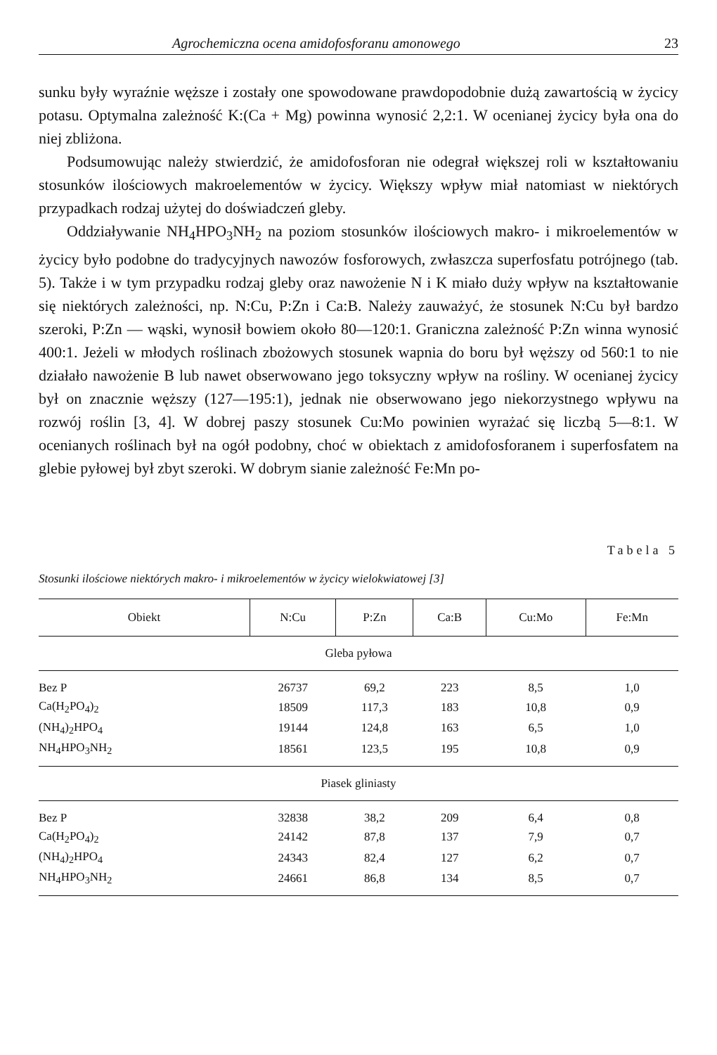Agrochemiczna ocena amidofosforanu amonowego 23
sunku były wyraźnie węższe i zostały one spowodowane prawdopodobnie dużą zawartością w życicy potasu. Optymalna zależność K:(Ca + Mg) powinna wynosić 2,2:1. W ocenianej życicy była ona do niej zbliżona.
Podsumowując należy stwierdzić, że amidofosforan nie odegrał większej roli w kształtowaniu stosunków ilościowych makroelementów w życicy. Większy wpływ miał natomiast w niektórych przypadkach rodzaj użytej do doświadczeń gleby.
Oddziaływanie NH<sub>4</sub>HPO<sub>3</sub>NH<sub>2</sub> na poziom stosunków ilościowych makro- i mikroelementów w życicy było podobne do tradycyjnych nawozów fosforowych, zwłaszcza superfosfatu potrójnego (tab. 5). Także i w tym przypadku rodzaj gleby oraz nawożenie N i K miało duży wpływ na kształtowanie się niektórych zależności, np. N:Cu, P:Zn i Ca:B. Należy zauważyć, że stosunek N:Cu był bardzo szeroki, P:Zn — wąski, wynosił bowiem około 80—120:1. Graniczna zależność P:Zn winna wynosić 400:1. Jeżeli w młodych roślinach zbożowych stosunek wapnia do boru był węższy od 560:1 to nie działało nawożenie B lub nawet obserwowano jego toksyczny wpływ na rośliny. W ocenianej życicy był on znacznie węższy (127—195:1), jednak nie obserwowano jego niekorzystnego wpływu na rozwój roślin [3, 4]. W dobrej paszy stosunek Cu:Mo powinien wyrażać się liczbą 5—8:1. W ocenianych roślinach był na ogół podobny, choć w obiektach z amidofosforanem i superfosfatem na glebie pyłowej był zbyt szeroki. W dobrym sianie zależność Fe:Mn po-
Tabela 5
Stosunki ilościowe niektórych makro- i mikroelementów w życicy wielokwiatowej [3]
| Obiekt | N:Cu | P:Zn | Ca:B | Cu:Mo | Fe:Mn |
| --- | --- | --- | --- | --- | --- |
| Gleba pyłowa | | | | | |
| Bez P | 26737 | 69,2 | 223 | 8,5 | 1,0 |
| Ca(H<sub>2</sub>PO<sub>4</sub>)<sub>2</sub> | 18509 | 117,3 | 183 | 10,8 | 0,9 |
| (NH<sub>4</sub>)<sub>2</sub>HPO<sub>4</sub> | 19144 | 124,8 | 163 | 6,5 | 1,0 |
| NH<sub>4</sub>HPO<sub>3</sub>NH<sub>2</sub> | 18561 | 123,5 | 195 | 10,8 | 0,9 |
| Piasek gliniasty | | | | | |
| Bez P | 32838 | 38,2 | 209 | 6,4 | 0,8 |
| Ca(H<sub>2</sub>PO<sub>4</sub>)<sub>2</sub> | 24142 | 87,8 | 137 | 7,9 | 0,7 |
| (NH<sub>4</sub>)<sub>2</sub>HPO<sub>4</sub> | 24343 | 82,4 | 127 | 6,2 | 0,7 |
| NH<sub>4</sub>HPO<sub>3</sub>NH<sub>2</sub> | 24661 | 86,8 | 134 | 8,5 | 0,7 |